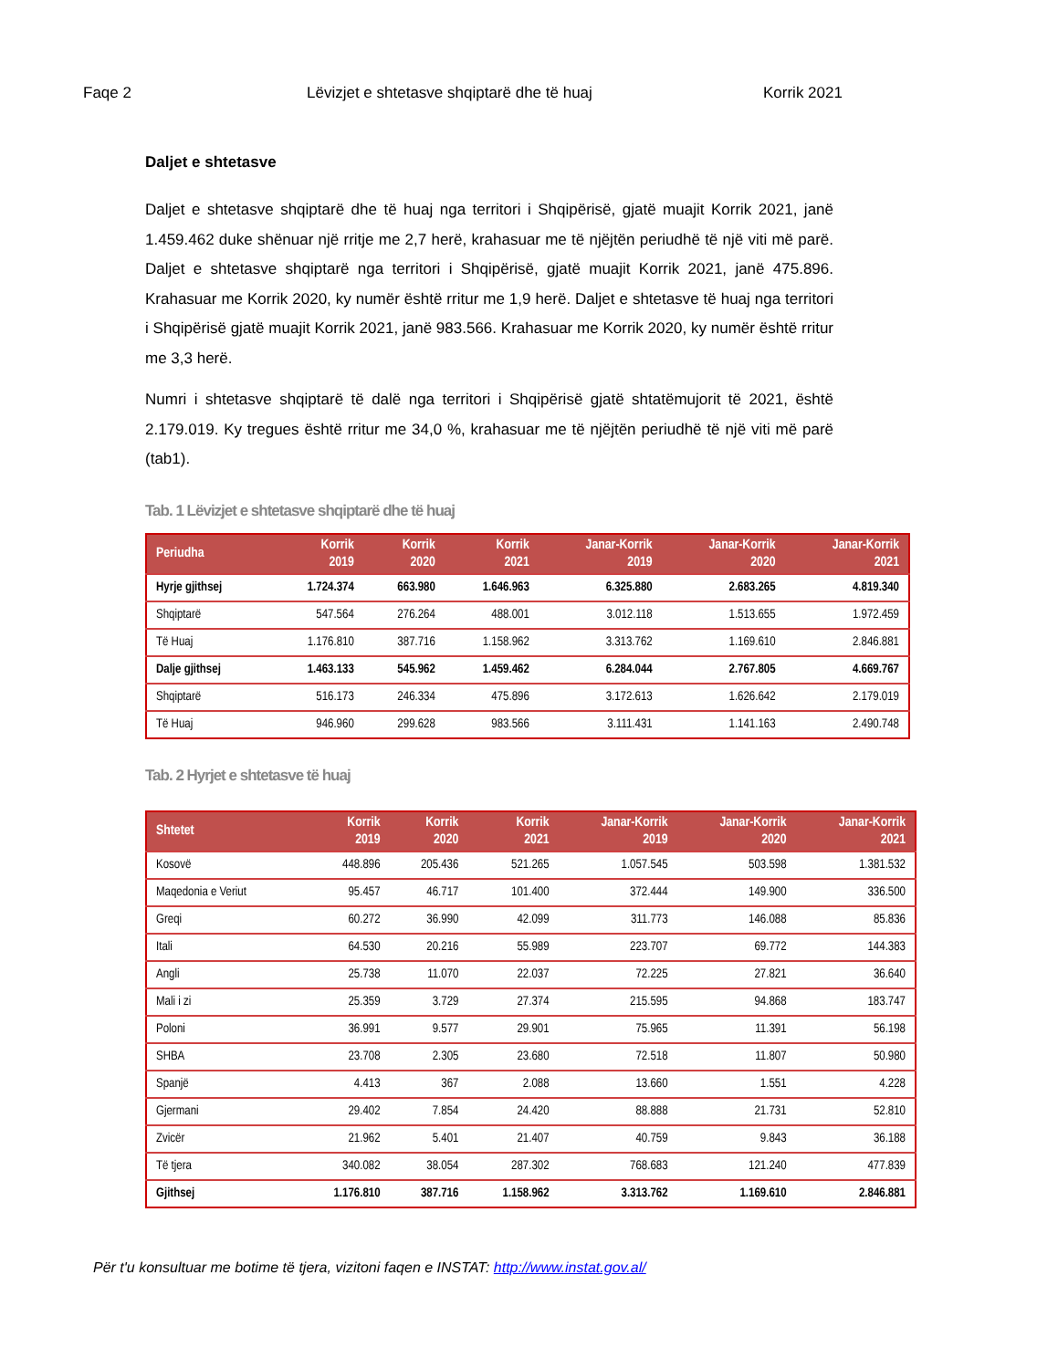Faqe 2 Lëvizjet e shtetasve shqiptarë dhe të huaj Korrik 2021
Daljet e shtetasve
Daljet e shtetasve shqiptarë dhe të huaj nga territori i Shqipërisë, gjatë muajit Korrik 2021, janë 1.459.462 duke shënuar një rritje me 2,7 herë, krahasuar me të njëjtën periudhë të një viti më parë. Daljet e shtetasve shqiptarë nga territori i Shqipërisë, gjatë muajit Korrik 2021, janë 475.896. Krahasuar me Korrik 2020, ky numër është rritur me 1,9 herë. Daljet e shtetasve të huaj nga territori i Shqipërisë gjatë muajit Korrik 2021, janë 983.566. Krahasuar me Korrik 2020, ky numër është rritur me 3,3 herë.
Numri i shtetasve shqiptarë të dalë nga territori i Shqipërisë gjatë shtatëmujorit të 2021, është 2.179.019. Ky tregues është rritur me 34,0 %, krahasuar me të njëjtën periudhë të një viti më parë (tab1).
Tab. 1 Lëvizjet e shtetasve shqiptarë dhe të huaj
| Periudha | Korrik 2019 | Korrik 2020 | Korrik 2021 | Janar-Korrik 2019 | Janar-Korrik 2020 | Janar-Korrik 2021 |
| --- | --- | --- | --- | --- | --- | --- |
| Hyrje gjithsej | 1.724.374 | 663.980 | 1.646.963 | 6.325.880 | 2.683.265 | 4.819.340 |
| Shqiptarë | 547.564 | 276.264 | 488.001 | 3.012.118 | 1.513.655 | 1.972.459 |
| Të Huaj | 1.176.810 | 387.716 | 1.158.962 | 3.313.762 | 1.169.610 | 2.846.881 |
| Dalje gjithsej | 1.463.133 | 545.962 | 1.459.462 | 6.284.044 | 2.767.805 | 4.669.767 |
| Shqiptarë | 516.173 | 246.334 | 475.896 | 3.172.613 | 1.626.642 | 2.179.019 |
| Të Huaj | 946.960 | 299.628 | 983.566 | 3.111.431 | 1.141.163 | 2.490.748 |
Tab. 2 Hyrjet e shtetasve të huaj
| Shtetet | Korrik 2019 | Korrik 2020 | Korrik 2021 | Janar-Korrik 2019 | Janar-Korrik 2020 | Janar-Korrik 2021 |
| --- | --- | --- | --- | --- | --- | --- |
| Kosovë | 448.896 | 205.436 | 521.265 | 1.057.545 | 503.598 | 1.381.532 |
| Maqedonia e Veriut | 95.457 | 46.717 | 101.400 | 372.444 | 149.900 | 336.500 |
| Greqi | 60.272 | 36.990 | 42.099 | 311.773 | 146.088 | 85.836 |
| Itali | 64.530 | 20.216 | 55.989 | 223.707 | 69.772 | 144.383 |
| Angli | 25.738 | 11.070 | 22.037 | 72.225 | 27.821 | 36.640 |
| Mali i zi | 25.359 | 3.729 | 27.374 | 215.595 | 94.868 | 183.747 |
| Poloni | 36.991 | 9.577 | 29.901 | 75.965 | 11.391 | 56.198 |
| SHBA | 23.708 | 2.305 | 23.680 | 72.518 | 11.807 | 50.980 |
| Spanjë | 4.413 | 367 | 2.088 | 13.660 | 1.551 | 4.228 |
| Gjermani | 29.402 | 7.854 | 24.420 | 88.888 | 21.731 | 52.810 |
| Zvicër | 21.962 | 5.401 | 21.407 | 40.759 | 9.843 | 36.188 |
| Të tjera | 340.082 | 38.054 | 287.302 | 768.683 | 121.240 | 477.839 |
| Gjithsej | 1.176.810 | 387.716 | 1.158.962 | 3.313.762 | 1.169.610 | 2.846.881 |
Për t'u konsultuar me botime të tjera, vizitoni faqen e INSTAT: http://www.instat.gov.al/